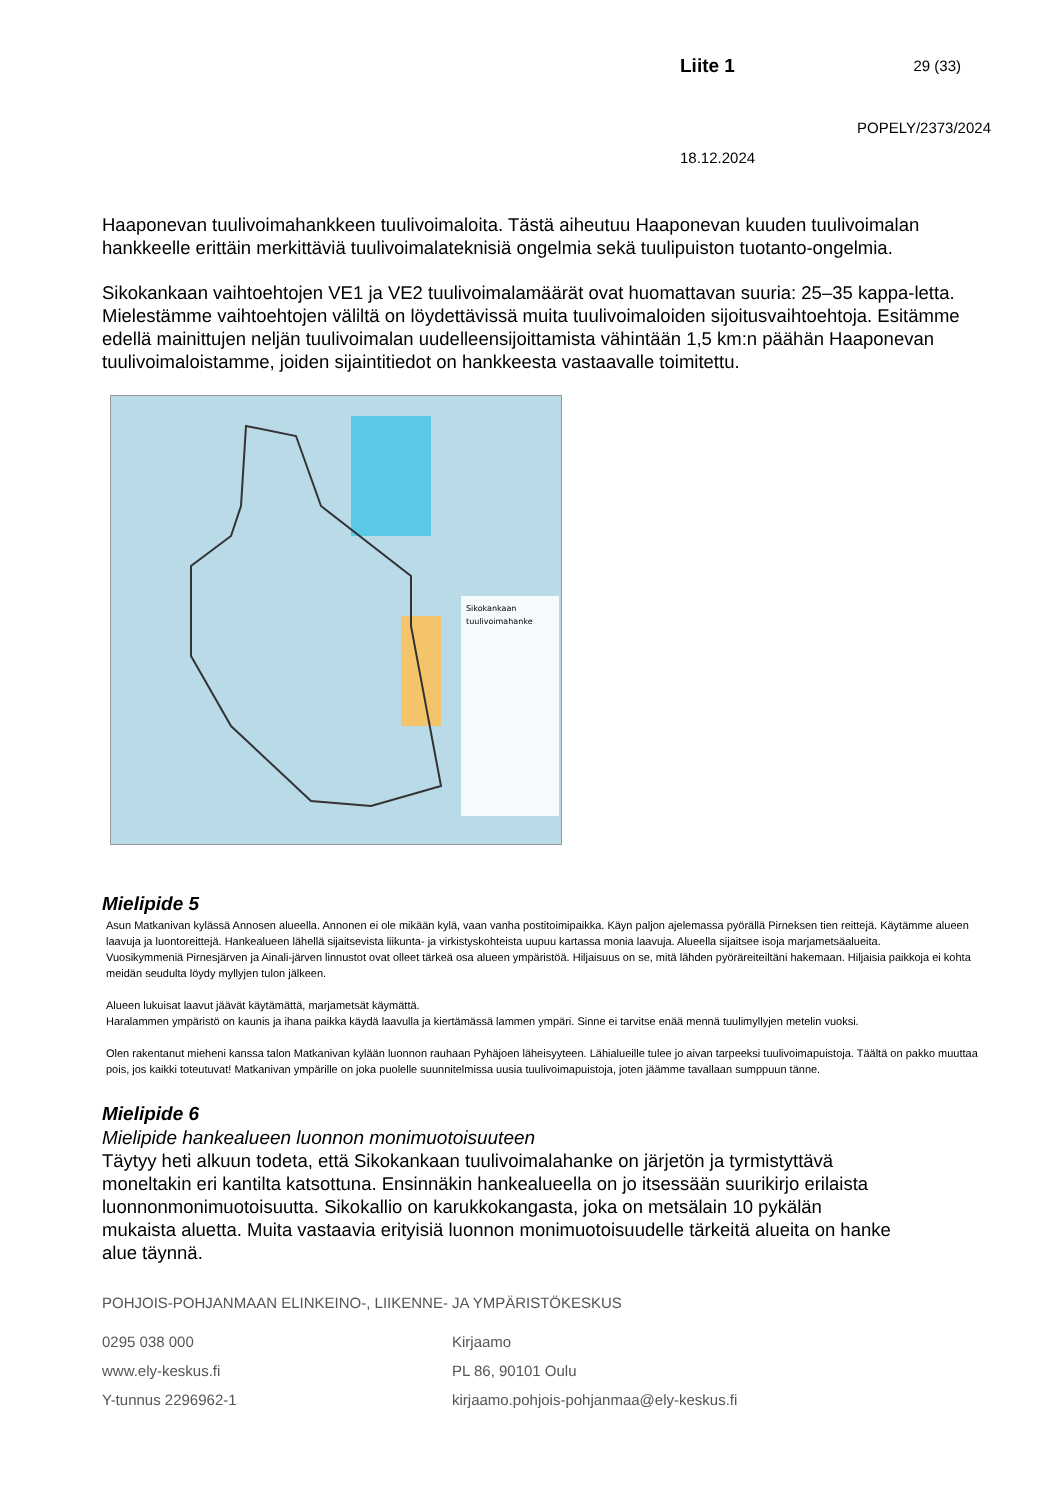Liite 1 29 (33)
POPELY/2373/2024
18.12.2024
Haaponevan tuulivoimahankkeen tuulivoimaloita. Tästä aiheutuu Haaponevan kuuden tuulivoimalan hankkeelle erittäin merkittäviä tuulivoimalateknisiä ongelmia sekä tuulipuiston tuotanto-ongelmia.
Sikokankaan vaihtoehtojen VE1 ja VE2 tuulivoimalamäärät ovat huomattavan suuria: 25–35 kappa-letta. Mielestämme vaihtoehtojen väliltä on löydettävissä muita tuulivoimaloiden sijoitusvaihtoehtoja. Esitämme edellä mainittujen neljän tuulivoimalan uudelleensijoittamista vähintään 1,5 km:n päähän Haaponevan tuulivoimaloistamme, joiden sijaintitiedot on hankkeesta vastaavalle toimitettu.
Sikokankaan
tuulivoimahanke
Mielipide 5
Asun Matkanivan kylässä Annosen alueella. Annonen ei ole mikään kylä, vaan vanha postitoimipaikka. Käyn paljon ajelemassa pyörällä Pirneksen tien reittejä. Käytämme alueen laavuja ja luontoreittejä. Hankealueen lähellä sijaitsevista liikunta- ja virkistyskohteista uupuu kartassa monia laavuja. Alueella sijaitsee isoja marjametsäalueita.
Vuosikymmeniä Pirnesjärven ja Ainali-järven linnustot ovat olleet tärkeä osa alueen ympäristöä. Hiljaisuus on se, mitä lähden pyöräreiteiltäni hakemaan. Hiljaisia paikkoja ei kohta meidän seudulta löydy myllyjen tulon jälkeen.
Alueen lukuisat laavut jäävät käytämättä, marjametsät käymättä.
Haralammen ympäristö on kaunis ja ihana paikka käydä laavulla ja kiertämässä lammen ympäri. Sinne ei tarvitse enää mennä tuulimyllyjen metelin vuoksi.
Olen rakentanut mieheni kanssa talon Matkanivan kylään luonnon rauhaan Pyhäjoen läheisyyteen. Lähialueille tulee jo aivan tarpeeksi tuulivoimapuistoja. Täältä on pakko muuttaa pois, jos kaikki toteutuvat! Matkanivan ympärille on joka puolelle suunnitelmissa uusia tuulivoimapuistoja, joten jäämme tavallaan sumppuun tänne.
Mielipide 6
Mielipide hankealueen luonnon monimuotoisuuteen
Täytyy heti alkuun todeta, että Sikokankaan tuulivoimalahanke on järjetön ja tyrmistyttävä moneltakin eri kantilta katsottuna. Ensinnäkin hankealueella on jo itsessään suurikirjo erilaista luonnonmonimuotoisuutta. Sikokallio on karukkokangasta, joka on metsälain 10 pykälän mukaista aluetta. Muita vastaavia erityisiä luonnon monimuotoisuudelle tärkeitä alueita on hanke alue täynnä.
POHJOIS-POHJANMAAN ELINKEINO-, LIIKENNE- JA YMPÄRISTÖKESKUS
0295 038 000
www.ely-keskus.fi
Y-tunnus 2296962-1
Kirjaamo
PL 86, 90101 Oulu
kirjaamo.pohjois-pohjanmaa@ely-keskus.fi